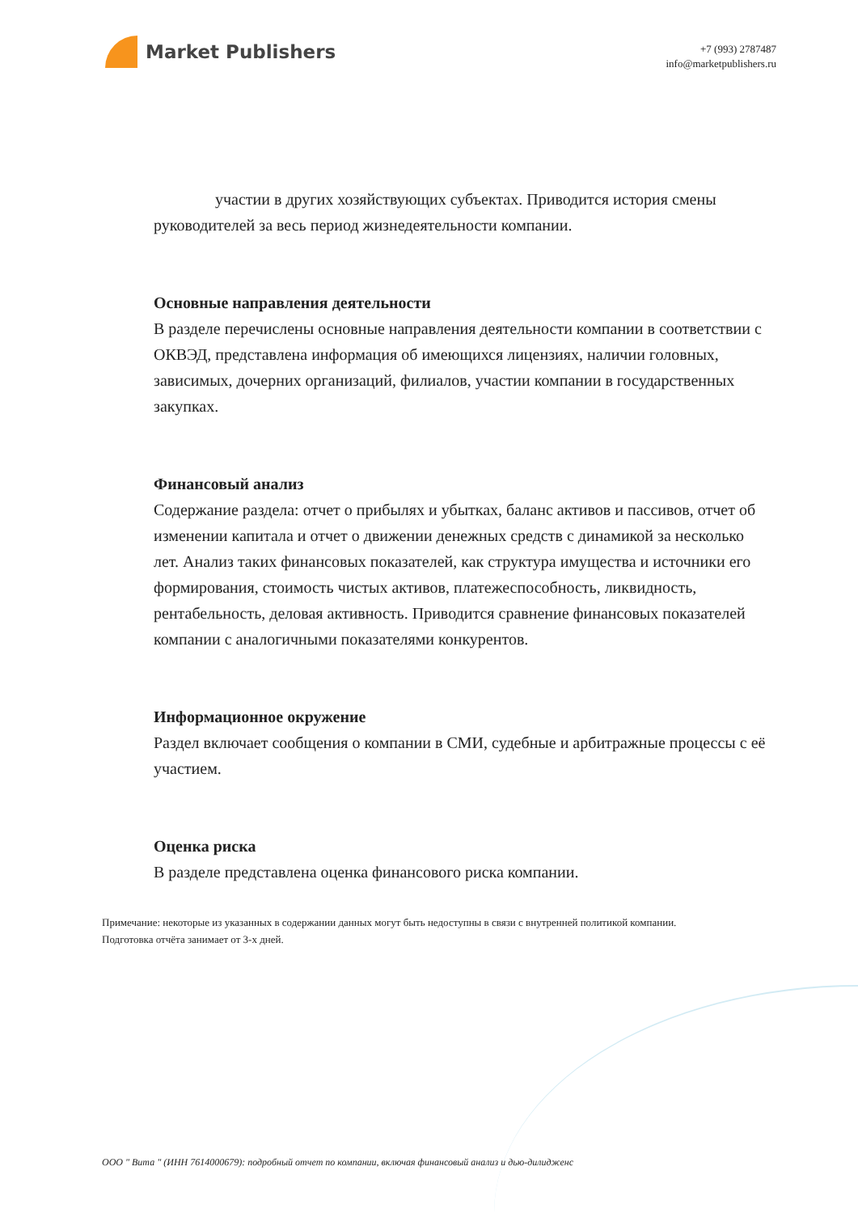Market Publishers
+7 (993) 2787487
info@marketpublishers.ru
участии в других хозяйствующих субъектах. Приводится история смены руководителей за весь период жизнедеятельности компании.
Основные направления деятельности
В разделе перечислены основные направления деятельности компании в соответствии с ОКВЭД, представлена информация об имеющихся лицензиях, наличии головных, зависимых, дочерних организаций, филиалов, участии компании в государственных закупках.
Финансовый анализ
Содержание раздела: отчет о прибылях и убытках, баланс активов и пассивов, отчет об изменении капитала и отчет о движении денежных средств с динамикой за несколько лет. Анализ таких финансовых показателей, как структура имущества и источники его формирования, стоимость чистых активов, платежеспособность, ликвидность, рентабельность, деловая активность. Приводится сравнение финансовых показателей компании с аналогичными показателями конкурентов.
Информационное окружение
Раздел включает сообщения о компании в СМИ, судебные и арбитражные процессы с её участием.
Оценка риска
В разделе представлена оценка финансового риска компании.
Примечание: некоторые из указанных в содержании данных могут быть недоступны в связи с внутренней политикой компании.
Подготовка отчёта занимает от 3-х дней.
ООО " Вита " (ИНН 7614000679): подробный отчет по компании, включая финансовый анализ и дью-дилидженс